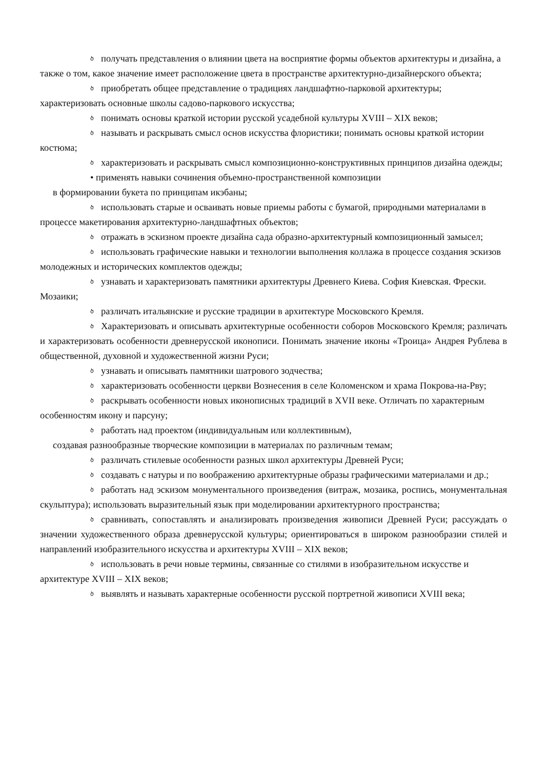ծполучать представления о влиянии цвета на восприятие формы объектов архитектуры и дизайна, а также о том, какое значение имеет расположение цвета в пространстве архитектурно-дизайнерского объекта;
ծприобретать общее представление о традициях ландшафтно-парковой архитектуры; характеризовать основные школы садово-паркового искусства;
ծпонимать основы краткой истории русской усадебной культуры XVIII – XIX веков;
ծназывать и раскрывать смысл основ искусства флористики; понимать основы краткой истории костюма;
ծхарактеризовать и раскрывать смысл композиционно-конструктивных принципов дизайна одежды;
• применять навыки сочинения объемно-пространственной композиции
в формировании букета по принципам икэбаны;
ծиспользовать старые и осваивать новые приемы работы с бумагой, природными материалами в процессе макетирования архитектурно-ландшафтных объектов;
ծотражать в эскизном проекте дизайна сада образно-архитектурный композиционный замысел;
ծиспользовать графические навыки и технологии выполнения коллажа в процессе создания эскизов молодежных и исторических комплектов одежды;
ծузнавать и характеризовать памятники архитектуры Древнего Киева. София Киевская. Фрески. Мозаики;
ծразличать итальянские и русские традиции в архитектуре Московского Кремля.
ծ Характеризовать и описывать архитектурные особенности соборов Московского Кремля; различать и характеризовать особенности древнерусской иконописи. Понимать значение иконы «Троица» Андрея Рублева в общественной, духовной и художественной жизни Руси;
ծузнавать и описывать памятники шатрового зодчества;
ծхарактеризовать особенности церкви Вознесения в селе Коломенском и храма Покрова-на-Рву;
ծраскрывать особенности новых иконописных традиций в XVII веке. Отличать по характерным особенностям икону и парсуну;
ծработать над проектом (индивидуальным или коллективным),
создавая разнообразные творческие композиции в материалах по различным темам;
ծразличать стилевые особенности разных школ архитектуры Древней Руси;
ծсоздавать с натуры и по воображению архитектурные образы графическими материалами и др.;
ծработать над эскизом монументального произведения (витраж, мозаика, роспись, монументальная скульптура); использовать выразительный язык при моделировании архитектурного пространства;
ծсравнивать, сопоставлять и анализировать произведения живописи Древней Руси; рассуждать о значении художественного образа древнерусской культуры; ориентироваться в широком разнообразии стилей и направлений изобразительного искусства и архитектуры XVIII – XIX веков;
ծиспользовать в речи новые термины, связанные со стилями в изобразительном искусстве и архитектуре XVIII – XIX веков;
ծвыявлять и называть характерные особенности русской портретной живописи XVIII века;